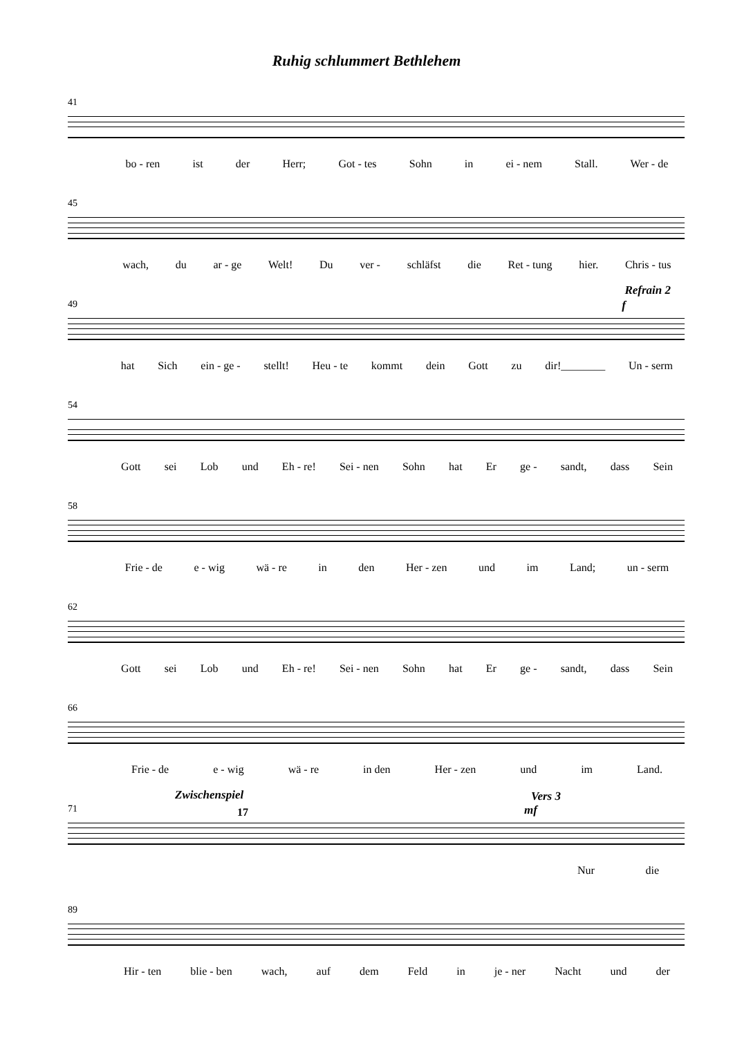Ruhig schlummert Bethlehem
41
bo - ren ist der Herr; Got - tes Sohn in ei - nem Stall. Wer - de
45
wach, du ar - ge Welt! Du ver - schläfst die Ret - tung hier. Chris - tus
Refrain 2
f
49
hat Sich ein - ge - stellt! Heu - te kommt dein Gott zu dir!________ Un - serm
54
Gott sei Lob und Eh - re! Sei - nen Sohn hat Er ge - sandt, dass Sein
58
Frie - de e - wig wä - re in den Her - zen und im Land; un - serm
62
Gott sei Lob und Eh - re! Sei - nen Sohn hat Er ge - sandt, dass Sein
66
Frie - de e - wig wä - re in den Her - zen und im Land.
Zwischenspiel Vers 3
mf
71
17
Nur die
89
Hir - ten blie - ben wach, auf dem Feld in je - ner Nacht und der